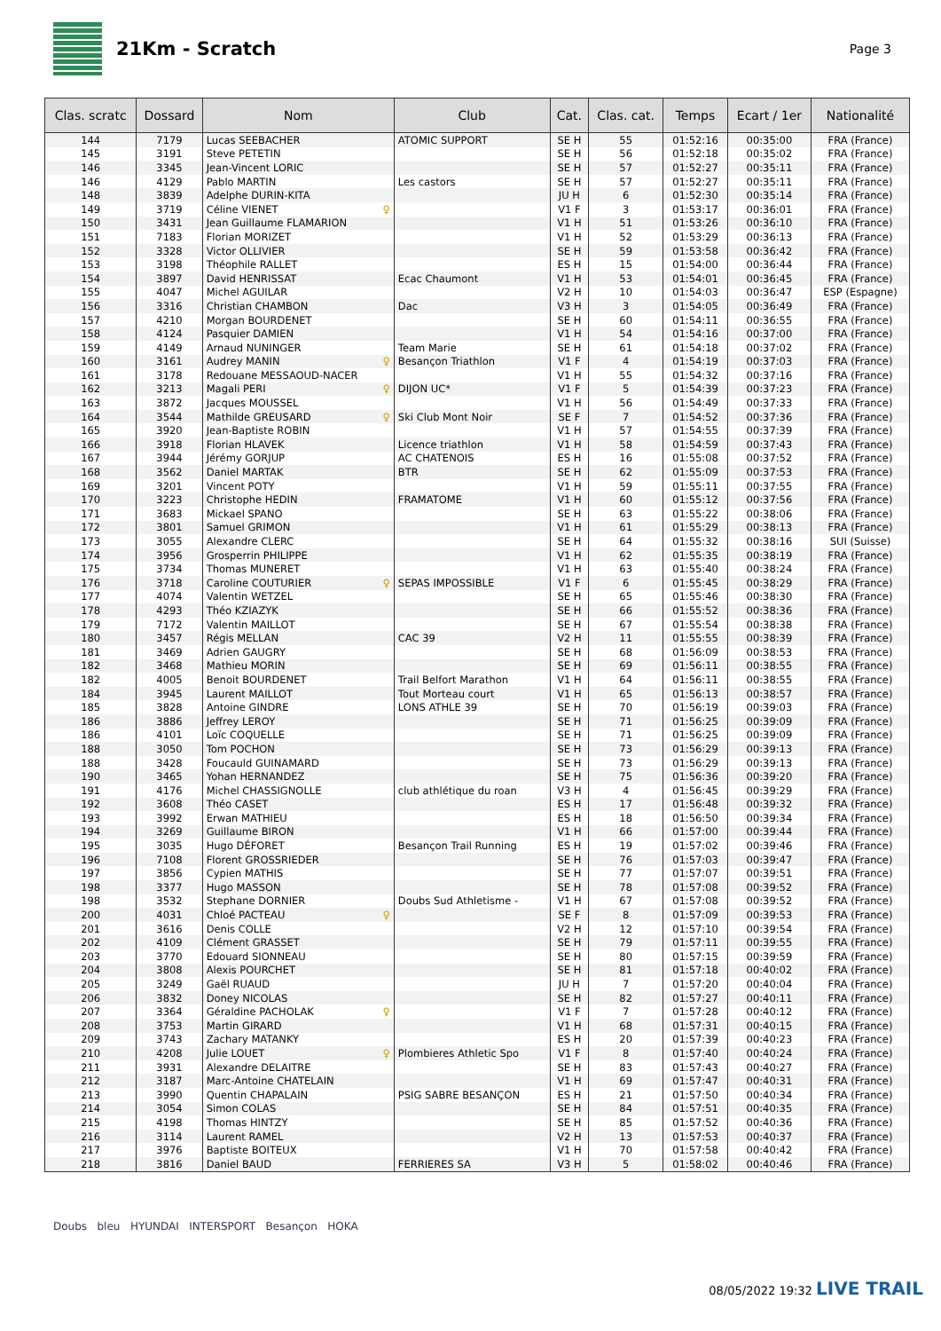21Km - Scratch
Page 3
| Clas. scratc | Dossard | Nom | Club | Cat. | Clas. cat. | Temps | Ecart / 1er | Nationalité |
| --- | --- | --- | --- | --- | --- | --- | --- | --- |
| 144 | 7179 | Lucas SEEBACHER | ATOMIC SUPPORT | SE H | 55 | 01:52:16 | 00:35:00 | FRA (France) |
| 145 | 3191 | Steve PETETIN | | SE H | 56 | 01:52:18 | 00:35:02 | FRA (France) |
| 146 | 3345 | Jean-Vincent LORIC | | SE H | 57 | 01:52:27 | 00:35:11 | FRA (France) |
| 146 | 4129 | Pablo MARTIN | Les castors | SE H | 57 | 01:52:27 | 00:35:11 | FRA (France) |
| 148 | 3839 | Adelphe DURIN-KITA | | JU H | 6 | 01:52:30 | 00:35:14 | FRA (France) |
| 149 | 3719 | Céline VIENET ♀ | | V1 F | 3 | 01:53:17 | 00:36:01 | FRA (France) |
| 150 | 3431 | Jean Guillaume FLAMARION | | V1 H | 51 | 01:53:26 | 00:36:10 | FRA (France) |
| 151 | 7183 | Florian MORIZET | | V1 H | 52 | 01:53:29 | 00:36:13 | FRA (France) |
| 152 | 3328 | Victor OLLIVIER | | SE H | 59 | 01:53:58 | 00:36:42 | FRA (France) |
| 153 | 3198 | Théophile RALLET | | ES H | 15 | 01:54:00 | 00:36:44 | FRA (France) |
| 154 | 3897 | David HENRISSAT | Ecac Chaumont | V1 H | 53 | 01:54:01 | 00:36:45 | FRA (France) |
| 155 | 4047 | Michel AGUILAR | | V2 H | 10 | 01:54:03 | 00:36:47 | ESP (Espagne) |
| 156 | 3316 | Christian CHAMBON | Dac | V3 H | 3 | 01:54:05 | 00:36:49 | FRA (France) |
| 157 | 4210 | Morgan BOURDENET | | SE H | 60 | 01:54:11 | 00:36:55 | FRA (France) |
| 158 | 4124 | Pasquier DAMIEN | | V1 H | 54 | 01:54:16 | 00:37:00 | FRA (France) |
| 159 | 4149 | Arnaud NUNINGER | Team Marie | SE H | 61 | 01:54:18 | 00:37:02 | FRA (France) |
| 160 | 3161 | Audrey MANIN ♀ | Besançon Triathlon | V1 F | 4 | 01:54:19 | 00:37:03 | FRA (France) |
| 161 | 3178 | Redouane MESSAOUD-NACER | | V1 H | 55 | 01:54:32 | 00:37:16 | FRA (France) |
| 162 | 3213 | Magali PERI ♀ | DIJON UC* | V1 F | 5 | 01:54:39 | 00:37:23 | FRA (France) |
| 163 | 3872 | Jacques MOUSSEL | | V1 H | 56 | 01:54:49 | 00:37:33 | FRA (France) |
| 164 | 3544 | Mathilde GREUSARD ♀ | Ski Club Mont Noir | SE F | 7 | 01:54:52 | 00:37:36 | FRA (France) |
| 165 | 3920 | Jean-Baptiste ROBIN | | V1 H | 57 | 01:54:55 | 00:37:39 | FRA (France) |
| 166 | 3918 | Florian HLAVEK | Licence triathlon | V1 H | 58 | 01:54:59 | 00:37:43 | FRA (France) |
| 167 | 3944 | Jérémy GORJUP | AC CHATENOIS | ES H | 16 | 01:55:08 | 00:37:52 | FRA (France) |
| 168 | 3562 | Daniel MARTAK | BTR | SE H | 62 | 01:55:09 | 00:37:53 | FRA (France) |
| 169 | 3201 | Vincent POTY | | V1 H | 59 | 01:55:11 | 00:37:55 | FRA (France) |
| 170 | 3223 | Christophe HEDIN | FRAMATOME | V1 H | 60 | 01:55:12 | 00:37:56 | FRA (France) |
| 171 | 3683 | Mickael SPANO | | SE H | 63 | 01:55:22 | 00:38:06 | FRA (France) |
| 172 | 3801 | Samuel GRIMON | | V1 H | 61 | 01:55:29 | 00:38:13 | FRA (France) |
| 173 | 3055 | Alexandre CLERC | | SE H | 64 | 01:55:32 | 00:38:16 | SUI (Suisse) |
| 174 | 3956 | Grosperrin PHILIPPE | | V1 H | 62 | 01:55:35 | 00:38:19 | FRA (France) |
| 175 | 3734 | Thomas MUNERET | | V1 H | 63 | 01:55:40 | 00:38:24 | FRA (France) |
| 176 | 3718 | Caroline COUTURIER ♀ | SEPAS IMPOSSIBLE | V1 F | 6 | 01:55:45 | 00:38:29 | FRA (France) |
| 177 | 4074 | Valentin WETZEL | | SE H | 65 | 01:55:46 | 00:38:30 | FRA (France) |
| 178 | 4293 | Théo KZIAZYK | | SE H | 66 | 01:55:52 | 00:38:36 | FRA (France) |
| 179 | 7172 | Valentin MAILLOT | | SE H | 67 | 01:55:54 | 00:38:38 | FRA (France) |
| 180 | 3457 | Régis MELLAN | CAC 39 | V2 H | 11 | 01:55:55 | 00:38:39 | FRA (France) |
| 181 | 3469 | Adrien GAUGRY | | SE H | 68 | 01:56:09 | 00:38:53 | FRA (France) |
| 182 | 3468 | Mathieu MORIN | | SE H | 69 | 01:56:11 | 00:38:55 | FRA (France) |
| 182 | 4005 | Benoit BOURDENET | Trail Belfort Marathon | V1 H | 64 | 01:56:11 | 00:38:55 | FRA (France) |
| 184 | 3945 | Laurent MAILLOT | Tout Morteau court | V1 H | 65 | 01:56:13 | 00:38:57 | FRA (France) |
| 185 | 3828 | Antoine GINDRE | LONS ATHLE 39 | SE H | 70 | 01:56:19 | 00:39:03 | FRA (France) |
| 186 | 3886 | Jeffrey LEROY | | SE H | 71 | 01:56:25 | 00:39:09 | FRA (France) |
| 186 | 4101 | Loïc COQUELLE | | SE H | 71 | 01:56:25 | 00:39:09 | FRA (France) |
| 188 | 3050 | Tom POCHON | | SE H | 73 | 01:56:29 | 00:39:13 | FRA (France) |
| 188 | 3428 | Foucauld GUINAMARD | | SE H | 73 | 01:56:29 | 00:39:13 | FRA (France) |
| 190 | 3465 | Yohan HERNANDEZ | | SE H | 75 | 01:56:36 | 00:39:20 | FRA (France) |
| 191 | 4176 | Michel CHASSIGNOLLE | club athlétique du roan | V3 H | 4 | 01:56:45 | 00:39:29 | FRA (France) |
| 192 | 3608 | Théo CASET | | ES H | 17 | 01:56:48 | 00:39:32 | FRA (France) |
| 193 | 3992 | Erwan MATHIEU | | ES H | 18 | 01:56:50 | 00:39:34 | FRA (France) |
| 194 | 3269 | Guillaume BIRON | | V1 H | 66 | 01:57:00 | 00:39:44 | FRA (France) |
| 195 | 3035 | Hugo DÉFORET | Besançon Trail Running | ES H | 19 | 01:57:02 | 00:39:46 | FRA (France) |
| 196 | 7108 | Florent GROSSRIEDER | | SE H | 76 | 01:57:03 | 00:39:47 | FRA (France) |
| 197 | 3856 | Cypien MATHIS | | SE H | 77 | 01:57:07 | 00:39:51 | FRA (France) |
| 198 | 3377 | Hugo MASSON | | SE H | 78 | 01:57:08 | 00:39:52 | FRA (France) |
| 198 | 3532 | Stephane DORNIER | Doubs Sud Athletisme - | V1 H | 67 | 01:57:08 | 00:39:52 | FRA (France) |
| 200 | 4031 | Chloé PACTEAU ♀ | | SE F | 8 | 01:57:09 | 00:39:53 | FRA (France) |
| 201 | 3616 | Denis COLLE | | V2 H | 12 | 01:57:10 | 00:39:54 | FRA (France) |
| 202 | 4109 | Clément GRASSET | | SE H | 79 | 01:57:11 | 00:39:55 | FRA (France) |
| 203 | 3770 | Edouard SIONNEAU | | SE H | 80 | 01:57:15 | 00:39:59 | FRA (France) |
| 204 | 3808 | Alexis POURCHET | | SE H | 81 | 01:57:18 | 00:40:02 | FRA (France) |
| 205 | 3249 | Gaël RUAUD | | JU H | 7 | 01:57:20 | 00:40:04 | FRA (France) |
| 206 | 3832 | Doney NICOLAS | | SE H | 82 | 01:57:27 | 00:40:11 | FRA (France) |
| 207 | 3364 | Géraldine PACHOLAK ♀ | | V1 F | 7 | 01:57:28 | 00:40:12 | FRA (France) |
| 208 | 3753 | Martin GIRARD | | V1 H | 68 | 01:57:31 | 00:40:15 | FRA (France) |
| 209 | 3743 | Zachary MATANKY | | ES H | 20 | 01:57:39 | 00:40:23 | FRA (France) |
| 210 | 4208 | Julie LOUET ♀ | Plombieres Athletic Spo | V1 F | 8 | 01:57:40 | 00:40:24 | FRA (France) |
| 211 | 3931 | Alexandre DELAITRE | | SE H | 83 | 01:57:43 | 00:40:27 | FRA (France) |
| 212 | 3187 | Marc-Antoine CHATELAIN | | V1 H | 69 | 01:57:47 | 00:40:31 | FRA (France) |
| 213 | 3990 | Quentin CHAPALAIN | PSIG SABRE BESANÇON | ES H | 21 | 01:57:50 | 00:40:34 | FRA (France) |
| 214 | 3054 | Simon COLAS | | SE H | 84 | 01:57:51 | 00:40:35 | FRA (France) |
| 215 | 4198 | Thomas HINTZY | | SE H | 85 | 01:57:52 | 00:40:36 | FRA (France) |
| 216 | 3114 | Laurent RAMEL | | V2 H | 13 | 01:57:53 | 00:40:37 | FRA (France) |
| 217 | 3976 | Baptiste BOITEUX | | V1 H | 70 | 01:57:58 | 00:40:42 | FRA (France) |
| 218 | 3816 | Daniel BAUD | FERRIERES SA | V3 H | 5 | 01:58:02 | 00:40:46 | FRA (France) |
Doubs bleu HYUNDAI INTERSPORT Besançon HOKA
08/05/2022 19:32 LIVE TRAIL